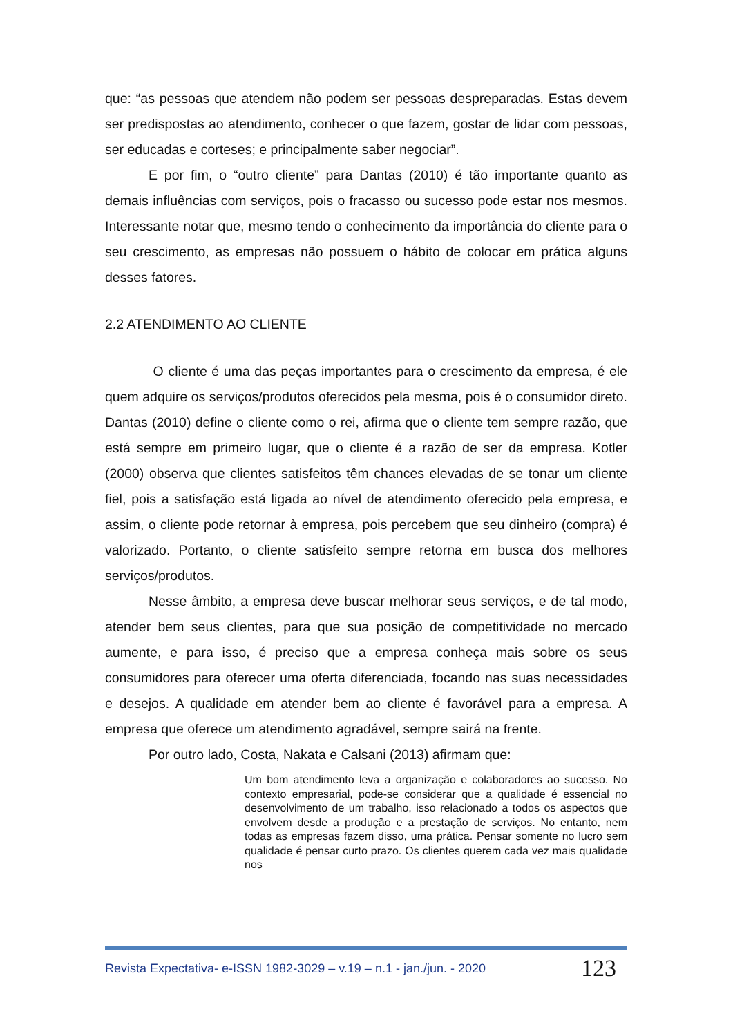que: “as pessoas que atendem não podem ser pessoas despreparadas. Estas devem ser predispostas ao atendimento, conhecer o que fazem, gostar de lidar com pessoas, ser educadas e corteses; e principalmente saber negociar”.
E por fim, o “outro cliente” para Dantas (2010) é tão importante quanto as demais influências com serviços, pois o fracasso ou sucesso pode estar nos mesmos. Interessante notar que, mesmo tendo o conhecimento da importância do cliente para o seu crescimento, as empresas não possuem o hábito de colocar em prática alguns desses fatores.
2.2 ATENDIMENTO AO CLIENTE
O cliente é uma das peças importantes para o crescimento da empresa, é ele quem adquire os serviços/produtos oferecidos pela mesma, pois é o consumidor direto. Dantas (2010) define o cliente como o rei, afirma que o cliente tem sempre razão, que está sempre em primeiro lugar, que o cliente é a razão de ser da empresa. Kotler (2000) observa que clientes satisfeitos têm chances elevadas de se tonar um cliente fiel, pois a satisfação está ligada ao nível de atendimento oferecido pela empresa, e assim, o cliente pode retornar à empresa, pois percebem que seu dinheiro (compra) é valorizado. Portanto, o cliente satisfeito sempre retorna em busca dos melhores serviços/produtos.
Nesse âmbito, a empresa deve buscar melhorar seus serviços, e de tal modo, atender bem seus clientes, para que sua posição de competitividade no mercado aumente, e para isso, é preciso que a empresa conheça mais sobre os seus consumidores para oferecer uma oferta diferenciada, focando nas suas necessidades e desejos. A qualidade em atender bem ao cliente é favorável para a empresa. A empresa que oferece um atendimento agradável, sempre sairá na frente.
Por outro lado, Costa, Nakata e Calsani (2013) afirmam que:
Um bom atendimento leva a organização e colaboradores ao sucesso. No contexto empresarial, pode-se considerar que a qualidade é essencial no desenvolvimento de um trabalho, isso relacionado a todos os aspectos que envolvem desde a produção e a prestação de serviços. No entanto, nem todas as empresas fazem disso, uma prática. Pensar somente no lucro sem qualidade é pensar curto prazo. Os clientes querem cada vez mais qualidade nos
Revista Expectativa- e-ISSN 1982-3029 – v.19 – n.1 - jan./jun. - 2020 123